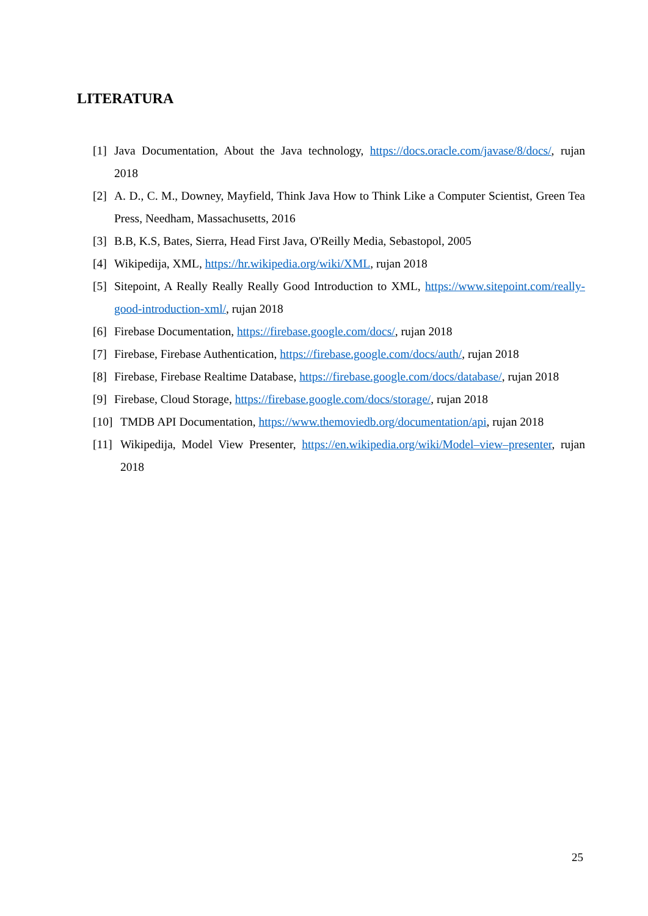LITERATURA
[1] Java Documentation, About the Java technology, https://docs.oracle.com/javase/8/docs/, rujan 2018
[2] A. D., C. M., Downey, Mayfield, Think Java How to Think Like a Computer Scientist, Green Tea Press, Needham, Massachusetts, 2016
[3] B.B, K.S, Bates, Sierra, Head First Java, O'Reilly Media, Sebastopol, 2005
[4] Wikipedija, XML, https://hr.wikipedia.org/wiki/XML, rujan 2018
[5] Sitepoint, A Really Really Really Good Introduction to XML, https://www.sitepoint.com/really-good-introduction-xml/, rujan 2018
[6] Firebase Documentation, https://firebase.google.com/docs/, rujan 2018
[7] Firebase, Firebase Authentication, https://firebase.google.com/docs/auth/, rujan 2018
[8] Firebase, Firebase Realtime Database, https://firebase.google.com/docs/database/, rujan 2018
[9] Firebase, Cloud Storage, https://firebase.google.com/docs/storage/, rujan 2018
[10] TMDB API Documentation, https://www.themoviedb.org/documentation/api, rujan 2018
[11] Wikipedija, Model View Presenter, https://en.wikipedia.org/wiki/Model–view–presenter, rujan 2018
25